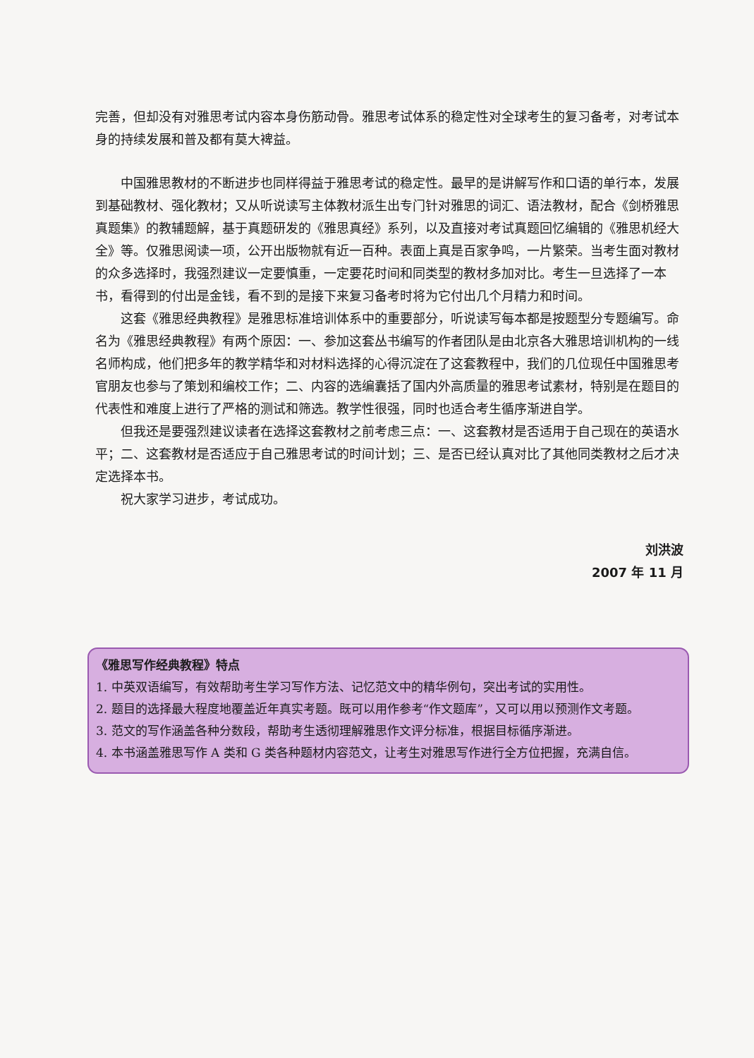完善，但却没有对雅思考试内容本身伤筋动骨。雅思考试体系的稳定性对全球考生的复习备考，对考试本身的持续发展和普及都有莫大裨益。
中国雅思教材的不断进步也同样得益于雅思考试的稳定性。最早的是讲解写作和口语的单行本，发展到基础教材、强化教材；又从听说读写主体教材派生出专门针对雅思的词汇、语法教材，配合《剑桥雅思真题集》的教辅题解，基于真题研发的《雅思真经》系列，以及直接对考试真题回忆编辑的《雅思机经大全》等。仅雅思阅读一项，公开出版物就有近一百种。表面上真是百家争鸣，一片繁荣。当考生面对教材的众多选择时，我强烈建议一定要慎重，一定要花时间和同类型的教材多加对比。考生一旦选择了一本书，看得到的付出是金钱，看不到的是接下来复习备考时将为它付出几个月精力和时间。
这套《雅思经典教程》是雅思标准培训体系中的重要部分，听说读写每本都是按题型分专题编写。命名为《雅思经典教程》有两个原因：一、参加这套丛书编写的作者团队是由北京各大雅思培训机构的一线名师构成，他们把多年的教学精华和对材料选择的心得沉淀在了这套教程中，我们的几位现任中国雅思考官朋友也参与了策划和编校工作；二、内容的选编囊括了国内外高质量的雅思考试素材，特别是在题目的代表性和难度上进行了严格的测试和筛选。教学性很强，同时也适合考生循序渐进自学。
但我还是要强烈建议读者在选择这套教材之前考虑三点：一、这套教材是否适用于自己现在的英语水平；二、这套教材是否适应于自己雅思考试的时间计划；三、是否已经认真对比了其他同类教材之后才决定选择本书。
祝大家学习进步，考试成功。
刘洪波
2007 年 11 月
《雅思写作经典教程》特点
1. 中英双语编写，有效帮助考生学习写作方法、记忆范文中的精华例句，突出考试的实用性。
2. 题目的选择最大程度地覆盖近年真实考题。既可以用作参考“作文题库”，又可以用以预测作文考题。
3. 范文的写作涵盖各种分数段，帮助考生透彻理解雅思作文评分标准，根据目标循序渐进。
4. 本书涵盖雅思写作 A 类和 G 类各种题材内容范文，让考生对雅思写作进行全方位把握，充满自信。